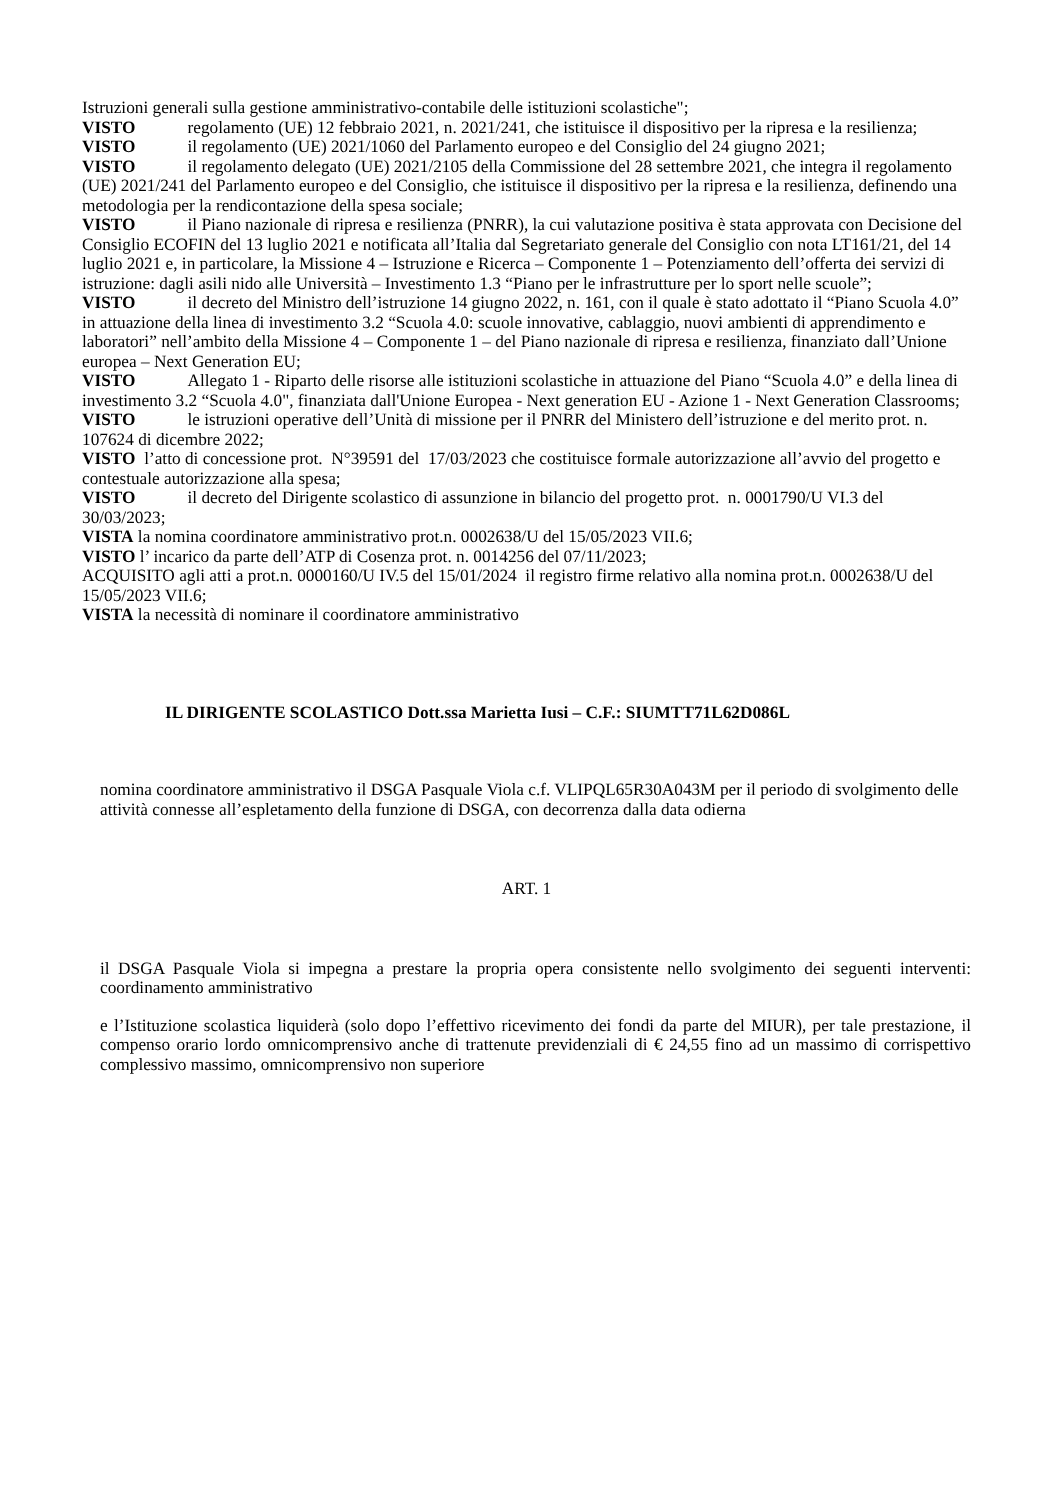Istruzioni generali sulla gestione amministrativo-contabile delle istituzioni scolastiche";
VISTO regolamento (UE) 12 febbraio 2021, n. 2021/241, che istituisce il dispositivo per la ripresa e la resilienza;
VISTO il regolamento (UE) 2021/1060 del Parlamento europeo e del Consiglio del 24 giugno 2021;
VISTO il regolamento delegato (UE) 2021/2105 della Commissione del 28 settembre 2021, che integra il regolamento (UE) 2021/241 del Parlamento europeo e del Consiglio, che istituisce il dispositivo per la ripresa e la resilienza, definendo una metodologia per la rendicontazione della spesa sociale;
VISTO il Piano nazionale di ripresa e resilienza (PNRR), la cui valutazione positiva è stata approvata con Decisione del Consiglio ECOFIN del 13 luglio 2021 e notificata all’Italia dal Segretariato generale del Consiglio con nota LT161/21, del 14 luglio 2021 e, in particolare, la Missione 4 – Istruzione e Ricerca – Componente 1 – Potenziamento dell’offerta dei servizi di istruzione: dagli asili nido alle Università – Investimento 1.3 “Piano per le infrastrutture per lo sport nelle scuole”;
VISTO il decreto del Ministro dell’istruzione 14 giugno 2022, n. 161, con il quale è stato adottato il “Piano Scuola 4.0” in attuazione della linea di investimento 3.2 “Scuola 4.0: scuole innovative, cablaggio, nuovi ambienti di apprendimento e laboratori” nell’ambito della Missione 4 – Componente 1 – del Piano nazionale di ripresa e resilienza, finanziato dall’Unione europea – Next Generation EU;
VISTO Allegato 1 - Riparto delle risorse alle istituzioni scolastiche in attuazione del Piano “Scuola 4.0” e della linea di investimento 3.2 “Scuola 4.0", finanziata dall'Unione Europea - Next generation EU - Azione 1 - Next Generation Classrooms;
VISTO le istruzioni operative dell’Unità di missione per il PNRR del Ministero dell’istruzione e del merito prot. n. 107624 di dicembre 2022;
VISTO l’atto di concessione prot. N°39591 del 17/03/2023 che costituisce formale autorizzazione all’avvio del progetto e contestuale autorizzazione alla spesa;
VISTO il decreto del Dirigente scolastico di assunzione in bilancio del progetto prot. n. 0001790/U VI.3 del 30/03/2023;
VISTA la nomina coordinatore amministrativo prot.n. 0002638/U del 15/05/2023 VII.6;
VISTO l’ incarico da parte dell’ATP di Cosenza prot. n. 0014256 del 07/11/2023;
ACQUISITO agli atti a prot.n. 0000160/U IV.5 del 15/01/2024 il registro firme relativo alla nomina prot.n. 0002638/U del 15/05/2023 VII.6;
VISTA la necessità di nominare il coordinatore amministrativo
IL DIRIGENTE SCOLASTICO Dott.ssa Marietta Iusi – C.F.: SIUMTT71L62D086L
nomina coordinatore amministrativo il DSGA Pasquale Viola c.f. VLIPQL65R30A043M per il periodo di svolgimento delle attività connesse all’espletamento della funzione di DSGA, con decorrenza dalla data odierna
ART. 1
il DSGA Pasquale Viola si impegna a prestare la propria opera consistente nello svolgimento dei seguenti interventi: coordinamento amministrativo
e l’Istituzione scolastica liquiderà (solo dopo l’effettivo ricevimento dei fondi da parte del MIUR), per tale prestazione, il compenso orario lordo omnicomprensivo anche di trattenute previdenziali di € 24,55 fino ad un massimo di corrispettivo complessivo massimo, omnicomprensivo non superiore